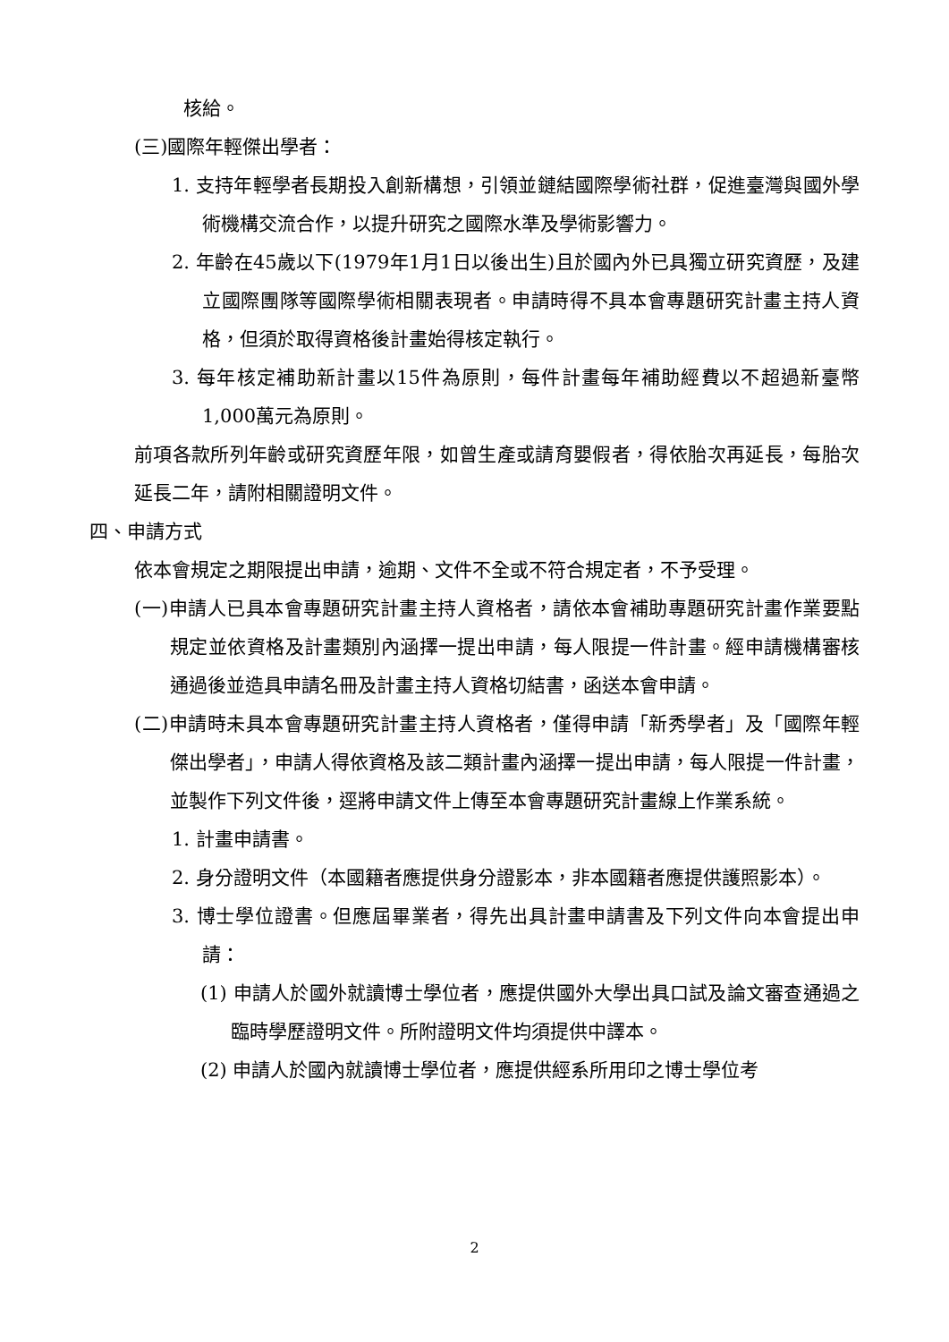核給。
(三)國際年輕傑出學者：
1. 支持年輕學者長期投入創新構想，引領並鏈結國際學術社群，促進臺灣與國外學術機構交流合作，以提升研究之國際水準及學術影響力。
2. 年齡在45歲以下(1979年1月1日以後出生)且於國內外已具獨立研究資歷，及建立國際團隊等國際學術相關表現者。申請時得不具本會專題研究計畫主持人資格，但須於取得資格後計畫始得核定執行。
3. 每年核定補助新計畫以15件為原則，每件計畫每年補助經費以不超過新臺幣1,000萬元為原則。
前項各款所列年齡或研究資歷年限，如曾生產或請育嬰假者，得依胎次再延長，每胎次延長二年，請附相關證明文件。
四、申請方式
依本會規定之期限提出申請，逾期、文件不全或不符合規定者，不予受理。
(一)申請人已具本會專題研究計畫主持人資格者，請依本會補助專題研究計畫作業要點規定並依資格及計畫類別內涵擇一提出申請，每人限提一件計畫。經申請機構審核通過後並造具申請名冊及計畫主持人資格切結書，函送本會申請。
(二)申請時未具本會專題研究計畫主持人資格者，僅得申請「新秀學者」及「國際年輕傑出學者」，申請人得依資格及該二類計畫內涵擇一提出申請，每人限提一件計畫，並製作下列文件後，逕將申請文件上傳至本會專題研究計畫線上作業系統。
1. 計畫申請書。
2. 身分證明文件（本國籍者應提供身分證影本，非本國籍者應提供護照影本）。
3. 博士學位證書。但應屆畢業者，得先出具計畫申請書及下列文件向本會提出申請：
(1) 申請人於國外就讀博士學位者，應提供國外大學出具口試及論文審查通過之臨時學歷證明文件。所附證明文件均須提供中譯本。
(2) 申請人於國內就讀博士學位者，應提供經系所用印之博士學位考
2